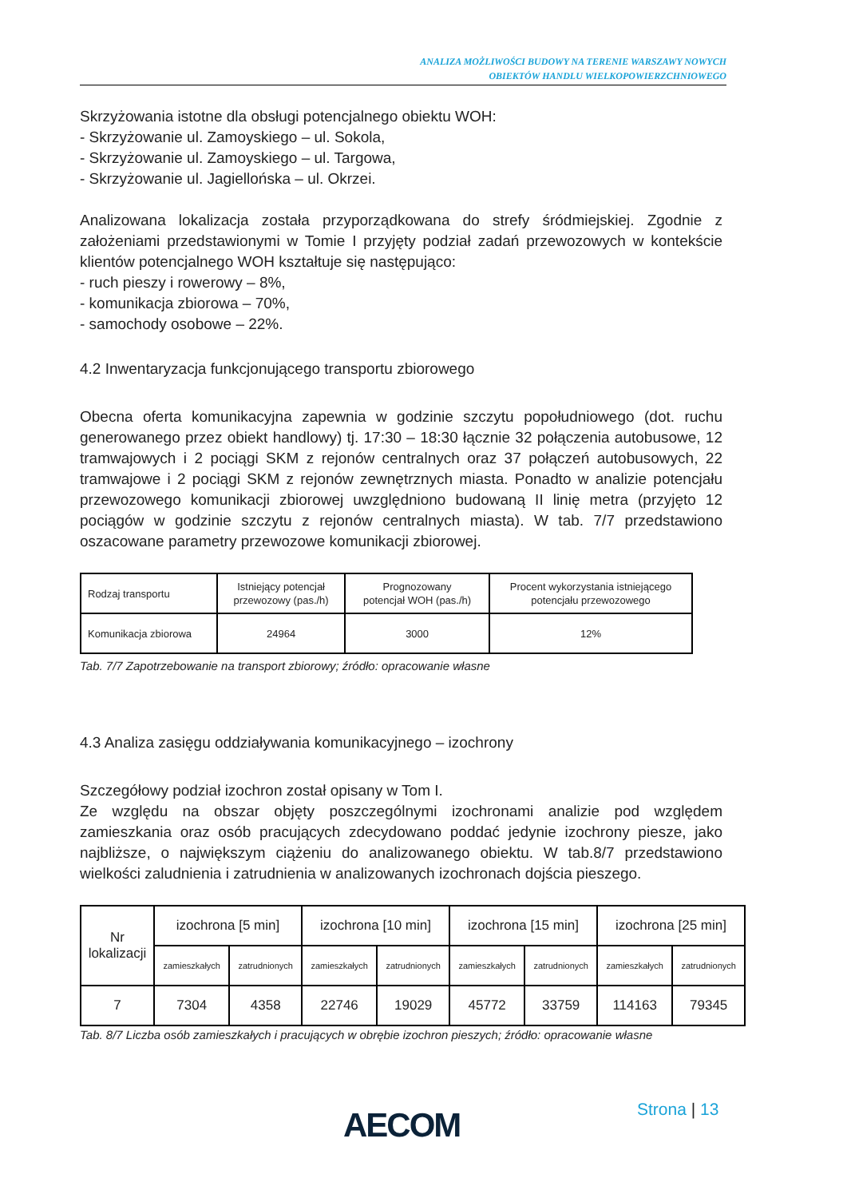ANALIZA MOŻLIWOŚCI BUDOWY NA TERENIE WARSZAWY NOWYCH
OBIEKTÓW HANDLU WIELKOPOWIERZCHNIOWEGO
Skrzyżowania istotne dla obsługi potencjalnego obiektu WOH:
- Skrzyżowanie ul. Zamoyskiego – ul. Sokola,
- Skrzyżowanie ul. Zamoyskiego – ul. Targowa,
- Skrzyżowanie ul. Jagiellońska – ul. Okrzei.
Analizowana lokalizacja została przyporządkowana do strefy śródmiejskiej. Zgodnie z założeniami przedstawionymi w Tomie I przyjęty podział zadań przewozowych w kontekście klientów potencjalnego WOH kształtuje się następująco:
- ruch pieszy i rowerowy – 8%,
- komunikacja zbiorowa – 70%,
- samochody osobowe – 22%.
4.2 Inwentaryzacja funkcjonującego transportu zbiorowego
Obecna oferta komunikacyjna zapewnia w godzinie szczytu popołudniowego (dot. ruchu generowanego przez obiekt handlowy) tj. 17:30 – 18:30 łącznie 32 połączenia autobusowe, 12 tramwajowych i 2 pociągi SKM z rejonów centralnych oraz 37 połączeń autobusowych, 22 tramwajowe i 2 pociągi SKM z rejonów zewnętrznych miasta. Ponadto w analizie potencjału przewozowego komunikacji zbiorowej uwzględniono budowaną II linię metra (przyjęto 12 pociągów w godzinie szczytu z rejonów centralnych miasta). W tab. 7/7 przedstawiono oszacowane parametry przewozowe komunikacji zbiorowej.
| Rodzaj transportu | Istniejący potencjał przewozowy (pas./h) | Prognozowany potencjał WOH (pas./h) | Procent wykorzystania istniejącego potencjału przewozowego |
| --- | --- | --- | --- |
| Komunikacja zbiorowa | 24964 | 3000 | 12% |
Tab. 7/7 Zapotrzebowanie na transport zbiorowy; źródło: opracowanie własne
4.3 Analiza zasięgu oddziaływania komunikacyjnego – izochrony
Szczegółowy podział izochron został opisany w Tom I.
Ze względu na obszar objęty poszczególnymi izochronami analizie pod względem zamieszkania oraz osób pracujących zdecydowano poddać jedynie izochrony piesze, jako najbliższe, o największym ciążeniu do analizowanego obiektu. W tab.8/7 przedstawiono wielkości zaludnienia i zatrudnienia w analizowanych izochronach dojścia pieszego.
| Nr lokalizacji | izochrona [5 min] | | izochrona [10 min] | | izochrona [15 min] | | izochrona [25 min] | |
| --- | --- | --- | --- | --- | --- | --- | --- | --- |
| | zamieszkałych | zatrudnionych | zamieszkałych | zatrudnionych | zamieszkałych | zatrudnionych | zamieszkałych | zatrudnionych |
| 7 | 7304 | 4358 | 22746 | 19029 | 45772 | 33759 | 114163 | 79345 |
Tab. 8/7 Liczba osób zamieszkałych i pracujących w obrębie izochron pieszych; źródło: opracowanie własne
AECOM Strona | 13